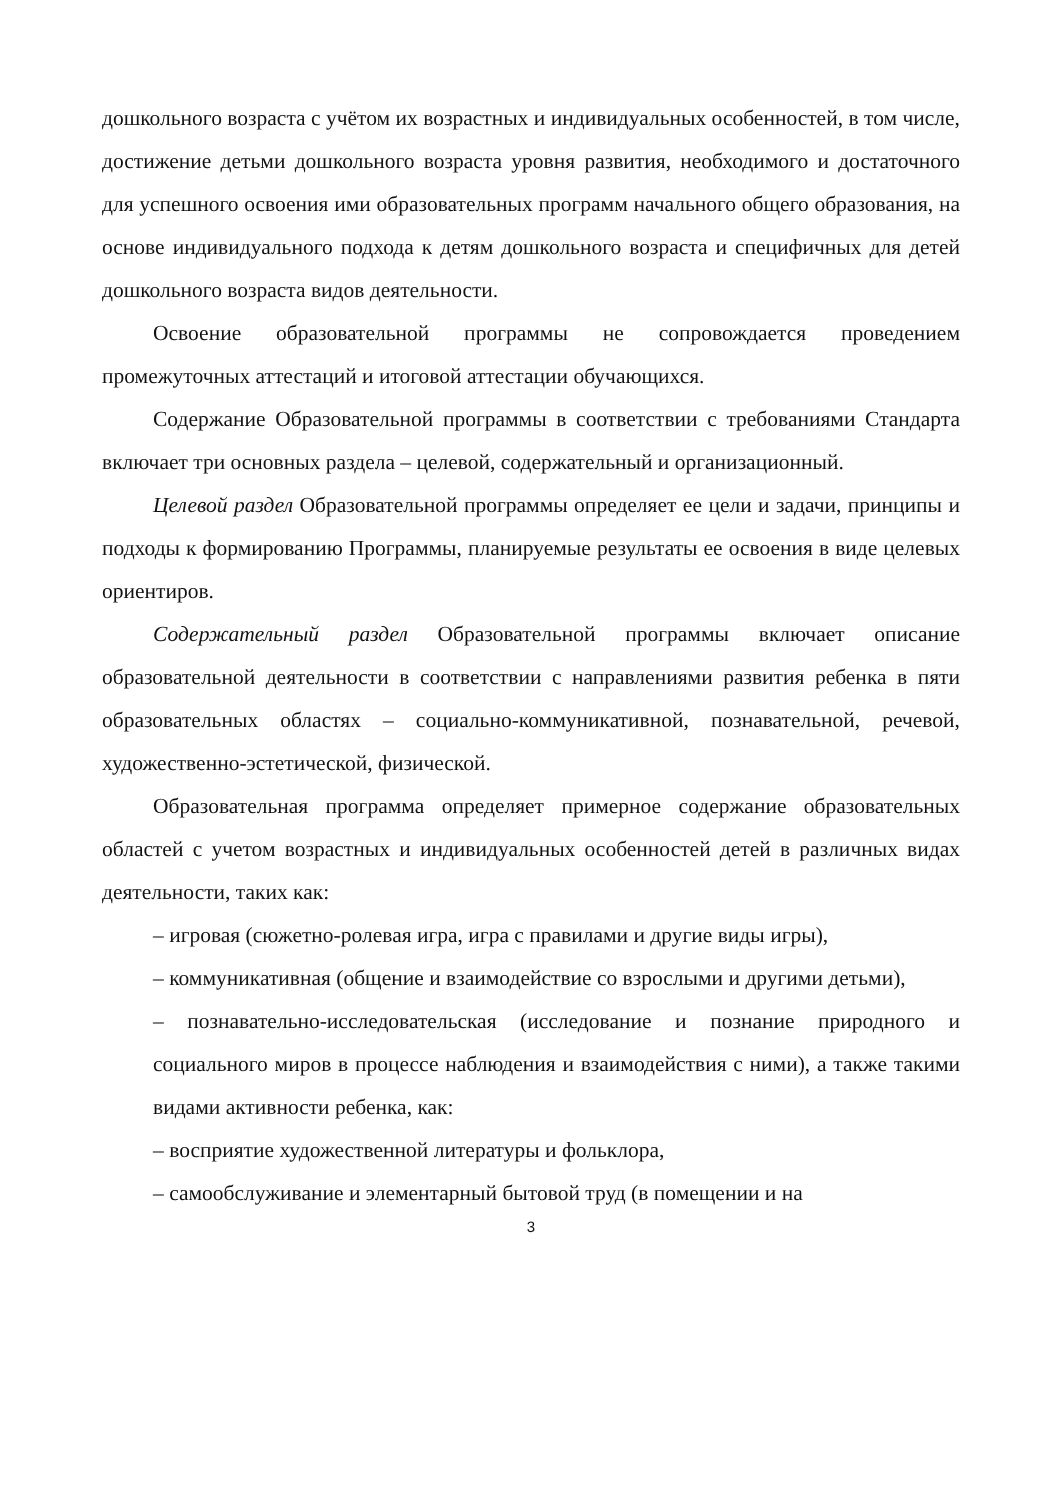дошкольного возраста с учётом их возрастных и индивидуальных особенностей, в том числе, достижение детьми дошкольного возраста уровня развития, необходимого и достаточного для успешного освоения ими образовательных программ начального общего образования, на основе индивидуального подхода к детям дошкольного возраста и специфичных для детей дошкольного возраста видов деятельности.
Освоение образовательной программы не сопровождается проведением промежуточных аттестаций и итоговой аттестации обучающихся.
Содержание Образовательной программы в соответствии с требованиями Стандарта включает три основных раздела – целевой, содержательный и организационный.
Целевой раздел Образовательной программы определяет ее цели и задачи, принципы и подходы к формированию Программы, планируемые результаты ее освоения в виде целевых ориентиров.
Содержательный раздел Образовательной программы включает описание образовательной деятельности в соответствии с направлениями развития ребенка в пяти образовательных областях – социально-коммуникативной, познавательной, речевой, художественно-эстетической, физической.
Образовательная программа определяет примерное содержание образовательных областей с учетом возрастных и индивидуальных особенностей детей в различных видах деятельности, таких как:
– игровая (сюжетно-ролевая игра, игра с правилами и другие виды игры),
– коммуникативная (общение и взаимодействие со взрослыми и другими детьми),
– познавательно-исследовательская (исследование и познание природного и социального миров в процессе наблюдения и взаимодействия с ними), а также такими видами активности ребенка, как:
– восприятие художественной литературы и фольклора,
– самообслуживание и элементарный бытовой труд (в помещении и на
3